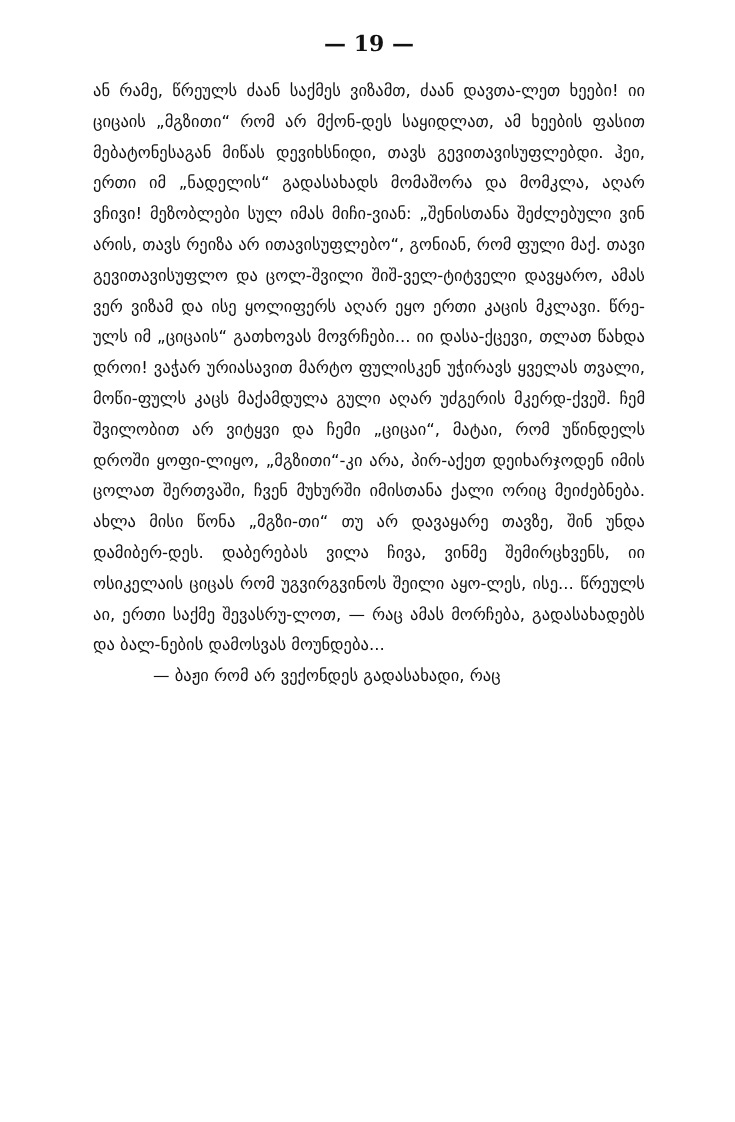— 19 —
ან რამე, წრეულს ძაან საქმეს ვიზამთ, ძაან დავთა-ლეთ ხეები! იი ციცაის „მგზითი“ რომ არ მქონ-დეს საყიდლათ, ამ ხეების ფასით მებატონესაგან მიწას დევიხსნიდი, თავს გევითავისუფლებდი. ჰეი, ერთი იმ „ნადელის“ გადასახადს მომაშორა და მომკლა, აღარ ვჩივი! მეზობლები სულ იმას მიჩი-ვიან: „შენისთანა შეძლებული ვინ არის, თავს რეიზა არ ითავისუფლებო“, გონიან, რომ ფული მაქ. თავი გევითავისუფლო და ცოლ-შვილი შიშ-ველ-ტიტველი დავყარო, ამას ვერ ვიზამ და ისე ყოლიფერს აღარ ეყო ერთი კაცის მკლავი. წრე-ულს იმ „ციცაის“ გათხოვას მოვრჩები... იი დასა-ქცევი, თლათ წახდა დროი! ვაჭარ ურიასავით მარტო ფულისკენ უჭირავს ყველას თვალი, მოწი-ფულს კაცს მაქამდულა გული აღარ უძგერის მკერდ-ქვეშ. ჩემ შვილობით არ ვიტყვი და ჩემი „ციცაი“, მატაი, რომ უწინდელს დროში ყოფი-ლიყო, „მგზითი“-კი არა, პირ-აქეთ დეიხარჯოდენ იმის ცოლათ შერთვაში, ჩვენ მუხურში იმისთანა ქალი ორიც მეიძებნება. ახლა მისი წონა „მგზი-თი“ თუ არ დავაყარე თავზე, შინ უნდა დამიბერ-დეს. დაბერებას ვილა ჩივა, ვინმე შემირცხვენს, იი ოსიკელაის ციცას რომ უგვირგვინოს შეილი აყო-ლეს, ისე... წრეულს აი, ერთი საქმე შევასრუ-ლოთ, — რაც ამას მორჩება, გადასახადებს და ბალ-ნების დამოსვას მოუნდება...
— ბაჟი რომ არ ვექონდეს გადასახადი, რაც